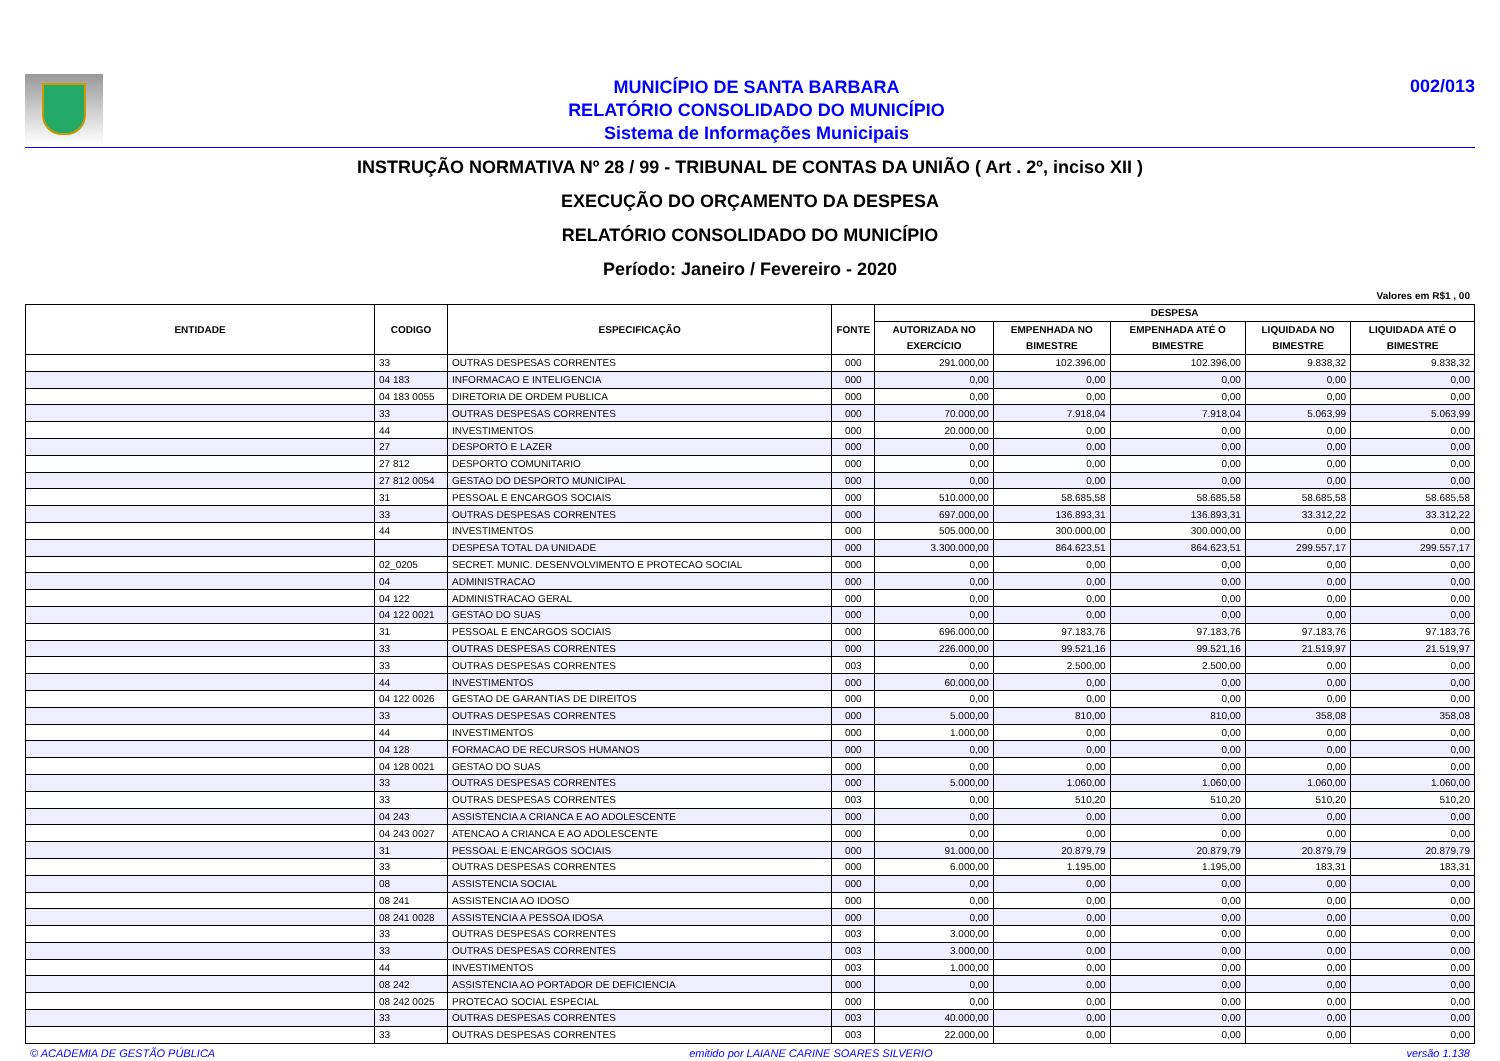MUNICÍPIO DE SANTA BARBARA
RELATÓRIO CONSOLIDADO DO MUNICÍPIO
Sistema de Informações Municipais
002/013
INSTRUÇÃO NORMATIVA Nº 28 / 99 - TRIBUNAL DE CONTAS DA UNIÃO ( Art . 2º, inciso XII )
EXECUÇÃO DO ORÇAMENTO DA DESPESA
RELATÓRIO CONSOLIDADO DO MUNICÍPIO
Período: Janeiro / Fevereiro - 2020
Valores em R$1 , 00
| ENTIDADE | CODIGO | ESPECIFICAÇÃO | FONTE | DESPESA | | | | |
| --- | --- | --- | --- | --- | --- | --- | --- | --- |
| | | | | AUTORIZADA NO EXERCÍCIO | EMPENHADA NO BIMESTRE | EMPENHADA ATÉ O BIMESTRE | LIQUIDADA NO BIMESTRE | LIQUIDADA ATÉ O BIMESTRE |
| | 33 | OUTRAS DESPESAS CORRENTES | 000 | 291.000,00 | 102.396,00 | 102.396,00 | 9.838,32 | 9.838,32 |
| | 04 183 | INFORMACAO E INTELIGENCIA | 000 | 0,00 | 0,00 | 0,00 | 0,00 | 0,00 |
| | 04 183 0055 | DIRETORIA DE ORDEM PUBLICA | 000 | 0,00 | 0,00 | 0,00 | 0,00 | 0,00 |
| | 33 | OUTRAS DESPESAS CORRENTES | 000 | 70.000,00 | 7.918,04 | 7.918,04 | 5.063,99 | 5.063,99 |
| | 44 | INVESTIMENTOS | 000 | 20.000,00 | 0,00 | 0,00 | 0,00 | 0,00 |
| | 27 | DESPORTO E LAZER | 000 | 0,00 | 0,00 | 0,00 | 0,00 | 0,00 |
| | 27 812 | DESPORTO COMUNITARIO | 000 | 0,00 | 0,00 | 0,00 | 0,00 | 0,00 |
| | 27 812 0054 | GESTAO DO DESPORTO MUNICIPAL | 000 | 0,00 | 0,00 | 0,00 | 0,00 | 0,00 |
| | 31 | PESSOAL E ENCARGOS SOCIAIS | 000 | 510.000,00 | 58.685,58 | 58.685,58 | 58.685,58 | 58.685,58 |
| | 33 | OUTRAS DESPESAS CORRENTES | 000 | 697.000,00 | 136.893,31 | 136.893,31 | 33.312,22 | 33.312,22 |
| | 44 | INVESTIMENTOS | 000 | 505.000,00 | 300.000,00 | 300.000,00 | 0,00 | 0,00 |
| | | DESPESA TOTAL DA UNIDADE | 000 | 3.300.000,00 | 864.623,51 | 864.623,51 | 299.557,17 | 299.557,17 |
| | 02_0205 | SECRET. MUNIC. DESENVOLVIMENTO E PROTECAO SOCIAL | 000 | 0,00 | 0,00 | 0,00 | 0,00 | 0,00 |
| | 04 | ADMINISTRACAO | 000 | 0,00 | 0,00 | 0,00 | 0,00 | 0,00 |
| | 04 122 | ADMINISTRACAO GERAL | 000 | 0,00 | 0,00 | 0,00 | 0,00 | 0,00 |
| | 04 122 0021 | GESTAO DO SUAS | 000 | 0,00 | 0,00 | 0,00 | 0,00 | 0,00 |
| | 31 | PESSOAL E ENCARGOS SOCIAIS | 000 | 696.000,00 | 97.183,76 | 97.183,76 | 97.183,76 | 97.183,76 |
| | 33 | OUTRAS DESPESAS CORRENTES | 000 | 226.000,00 | 99.521,16 | 99.521,16 | 21.519,97 | 21.519,97 |
| | 33 | OUTRAS DESPESAS CORRENTES | 003 | 0,00 | 2.500,00 | 2.500,00 | 0,00 | 0,00 |
| | 44 | INVESTIMENTOS | 000 | 60.000,00 | 0,00 | 0,00 | 0,00 | 0,00 |
| | 04 122 0026 | GESTAO DE GARANTIAS DE DIREITOS | 000 | 0,00 | 0,00 | 0,00 | 0,00 | 0,00 |
| | 33 | OUTRAS DESPESAS CORRENTES | 000 | 5.000,00 | 810,00 | 810,00 | 358,08 | 358,08 |
| | 44 | INVESTIMENTOS | 000 | 1.000,00 | 0,00 | 0,00 | 0,00 | 0,00 |
| | 04 128 | FORMACAO DE RECURSOS HUMANOS | 000 | 0,00 | 0,00 | 0,00 | 0,00 | 0,00 |
| | 04 128 0021 | GESTAO DO SUAS | 000 | 0,00 | 0,00 | 0,00 | 0,00 | 0,00 |
| | 33 | OUTRAS DESPESAS CORRENTES | 000 | 5.000,00 | 1.060,00 | 1.060,00 | 1.060,00 | 1.060,00 |
| | 33 | OUTRAS DESPESAS CORRENTES | 003 | 0,00 | 510,20 | 510,20 | 510,20 | 510,20 |
| | 04 243 | ASSISTENCIA A CRIANCA E AO ADOLESCENTE | 000 | 0,00 | 0,00 | 0,00 | 0,00 | 0,00 |
| | 04 243 0027 | ATENCAO A CRIANCA E AO ADOLESCENTE | 000 | 0,00 | 0,00 | 0,00 | 0,00 | 0,00 |
| | 31 | PESSOAL E ENCARGOS SOCIAIS | 000 | 91.000,00 | 20.879,79 | 20.879,79 | 20.879,79 | 20.879,79 |
| | 33 | OUTRAS DESPESAS CORRENTES | 000 | 6.000,00 | 1.195,00 | 1.195,00 | 183,31 | 183,31 |
| | 08 | ASSISTENCIA SOCIAL | 000 | 0,00 | 0,00 | 0,00 | 0,00 | 0,00 |
| | 08 241 | ASSISTENCIA AO IDOSO | 000 | 0,00 | 0,00 | 0,00 | 0,00 | 0,00 |
| | 08 241 0028 | ASSISTENCIA A PESSOA IDOSA | 000 | 0,00 | 0,00 | 0,00 | 0,00 | 0,00 |
| | 33 | OUTRAS DESPESAS CORRENTES | 003 | 3.000,00 | 0,00 | 0,00 | 0,00 | 0,00 |
| | 33 | OUTRAS DESPESAS CORRENTES | 003 | 3.000,00 | 0,00 | 0,00 | 0,00 | 0,00 |
| | 44 | INVESTIMENTOS | 003 | 1.000,00 | 0,00 | 0,00 | 0,00 | 0,00 |
| | 08 242 | ASSISTENCIA AO PORTADOR DE DEFICIENCIA | 000 | 0,00 | 0,00 | 0,00 | 0,00 | 0,00 |
| | 08 242 0025 | PROTECAO SOCIAL ESPECIAL | 000 | 0,00 | 0,00 | 0,00 | 0,00 | 0,00 |
| | 33 | OUTRAS DESPESAS CORRENTES | 003 | 40.000,00 | 0,00 | 0,00 | 0,00 | 0,00 |
| | 33 | OUTRAS DESPESAS CORRENTES | 003 | 22.000,00 | 0,00 | 0,00 | 0,00 | 0,00 |
© ACADEMIA DE GESTÃO PÚBLICA emitido por LAIANE CARINE SOARES SILVERIO versão 1.138